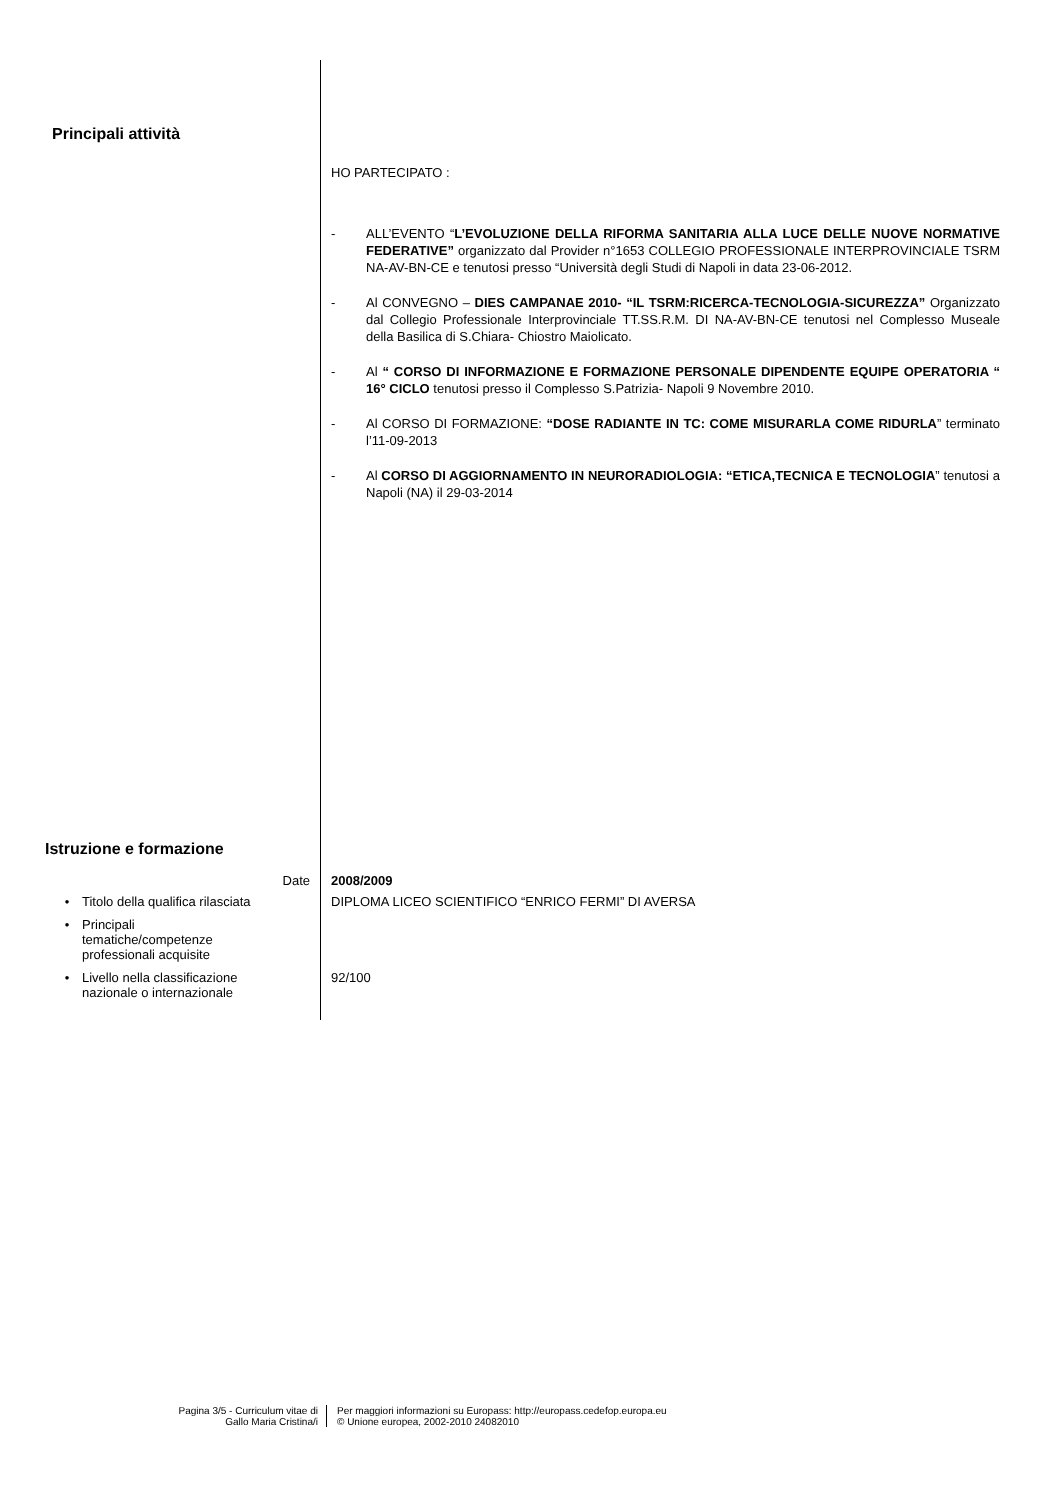Principali attività
HO PARTECIPATO :
- ALL’EVENTO “L’EVOLUZIONE DELLA RIFORMA SANITARIA ALLA LUCE DELLE NUOVE NORMATIVE FEDERATIVE” organizzato dal Provider n°1653 COLLEGIO PROFESSIONALE INTERPROVINCIALE TSRM NA-AV-BN-CE e tenutosi presso “Università degli Studi di Napoli in data 23-06-2012.
- Al CONVEGNO – DIES CAMPANAE 2010- “IL TSRM:RICERCA-TECNOLOGIA-SICUREZZA” Organizzato dal Collegio Professionale Interprovinciale TT.SS.R.M. DI NA-AV-BN-CE tenutosi nel Complesso Museale della Basilica di S.Chiara- Chiostro Maiolicato.
- Al “ CORSO DI INFORMAZIONE E FORMAZIONE PERSONALE DIPENDENTE EQUIPE OPERATORIA “ 16° CICLO tenutosi presso il Complesso S.Patrizia- Napoli 9 Novembre 2010.
- Al CORSO DI FORMAZIONE: “DOSE RADIANTE IN TC: COME MISURARLA COME RIDURLA” terminato l’11-09-2013
- Al CORSO DI AGGIORNAMENTO IN NEURORADIOLOGIA: “ETICA,TECNICA E TECNOLOGIA” tenutosi a Napoli (NA) il 29-03-2014
Istruzione e formazione
Date 2008/2009
• Titolo della qualifica rilasciata
DIPLOMA LICEO SCIENTIFICO “ENRICO FERMI” DI AVERSA
• Principali
tematiche/competenze
professionali acquisite
• Livello nella classificazione
nazionale o internazionale
92/100
Pagina 3/5 - Curriculum vitae di
Gallo Maria Cristina/i
Per maggiori informazioni su Europass: http://europass.cedefop.europa.eu
© Unione europea, 2002-2010 24082010